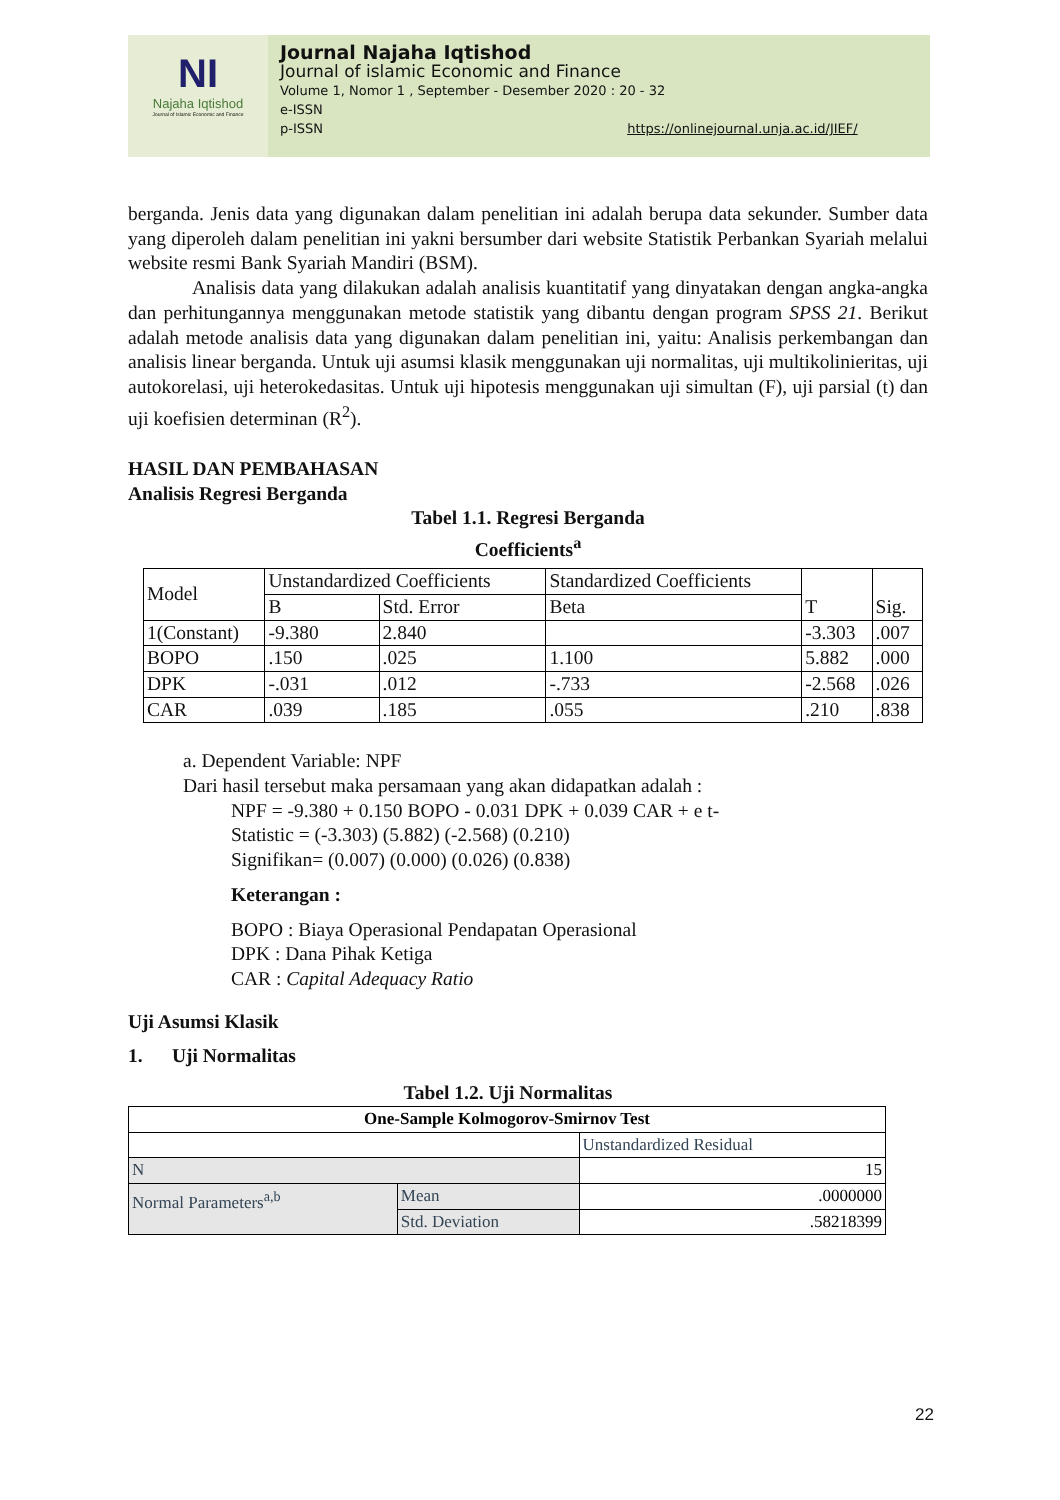NI
Najaha Iqtishod
Journal of Islamic Economic and Finance
Journal Najaha Iqtishod
Journal of islamic Economic and Finance
Volume 1, Nomor 1 , September - Desember 2020 : 20 - 32
e-ISSN
p-ISSN https://onlinejournal.unja.ac.id/JIEF/
berganda. Jenis data yang digunakan dalam penelitian ini adalah berupa data sekunder. Sumber data yang diperoleh dalam penelitian ini yakni bersumber dari website Statistik Perbankan Syariah melalui website resmi Bank Syariah Mandiri (BSM).
Analisis data yang dilakukan adalah analisis kuantitatif yang dinyatakan dengan angka-angka dan perhitungannya menggunakan metode statistik yang dibantu dengan program SPSS 21. Berikut adalah metode analisis data yang digunakan dalam penelitian ini, yaitu: Analisis perkembangan dan analisis linear berganda. Untuk uji asumsi klasik menggunakan uji normalitas, uji multikolinieritas, uji autokorelasi, uji heterokedasitas. Untuk uji hipotesis menggunakan uji simultan (F), uji parsial (t) dan uji koefisien determinan (R<sup>2</sup>).
HASIL DAN PEMBAHASAN
Analisis Regresi Berganda
Tabel 1.1. Regresi Berganda
Coefficients<sup>a</sup>
| Model | Unstandardized Coefficients | | Standardized Coefficients | T | Sig. |
| --- | --- | --- | --- | --- | --- |
| | B | Std. Error | Beta | | |
| 1(Constant) | -9.380 | 2.840 | | -3.303 | .007 |
| BOPO | .150 | .025 | 1.100 | 5.882 | .000 |
| DPK | -.031 | .012 | -.733 | -2.568 | .026 |
| CAR | .039 | .185 | .055 | .210 | .838 |
a. Dependent Variable: NPF
Dari hasil tersebut maka persamaan yang akan didapatkan adalah :
NPF = -9.380 + 0.150 BOPO - 0.031 DPK + 0.039 CAR + e t-
Statistic = (-3.303) (5.882) (-2.568) (0.210)
Signifikan= (0.007) (0.000) (0.026) (0.838)
Keterangan :
BOPO : Biaya Operasional Pendapatan Operasional
DPK : Dana Pihak Ketiga
CAR : Capital Adequacy Ratio
Uji Asumsi Klasik
1. Uji Normalitas
Tabel 1.2. Uji Normalitas
| One-Sample Kolmogorov-Smirnov Test | | |
| --- | --- | --- |
| | | Unstandardized Residual |
| N | | 15 |
| Normal Parameters<sup>a,b</sup> | Mean | .0000000 |
| | Std. Deviation | .58218399 |
22